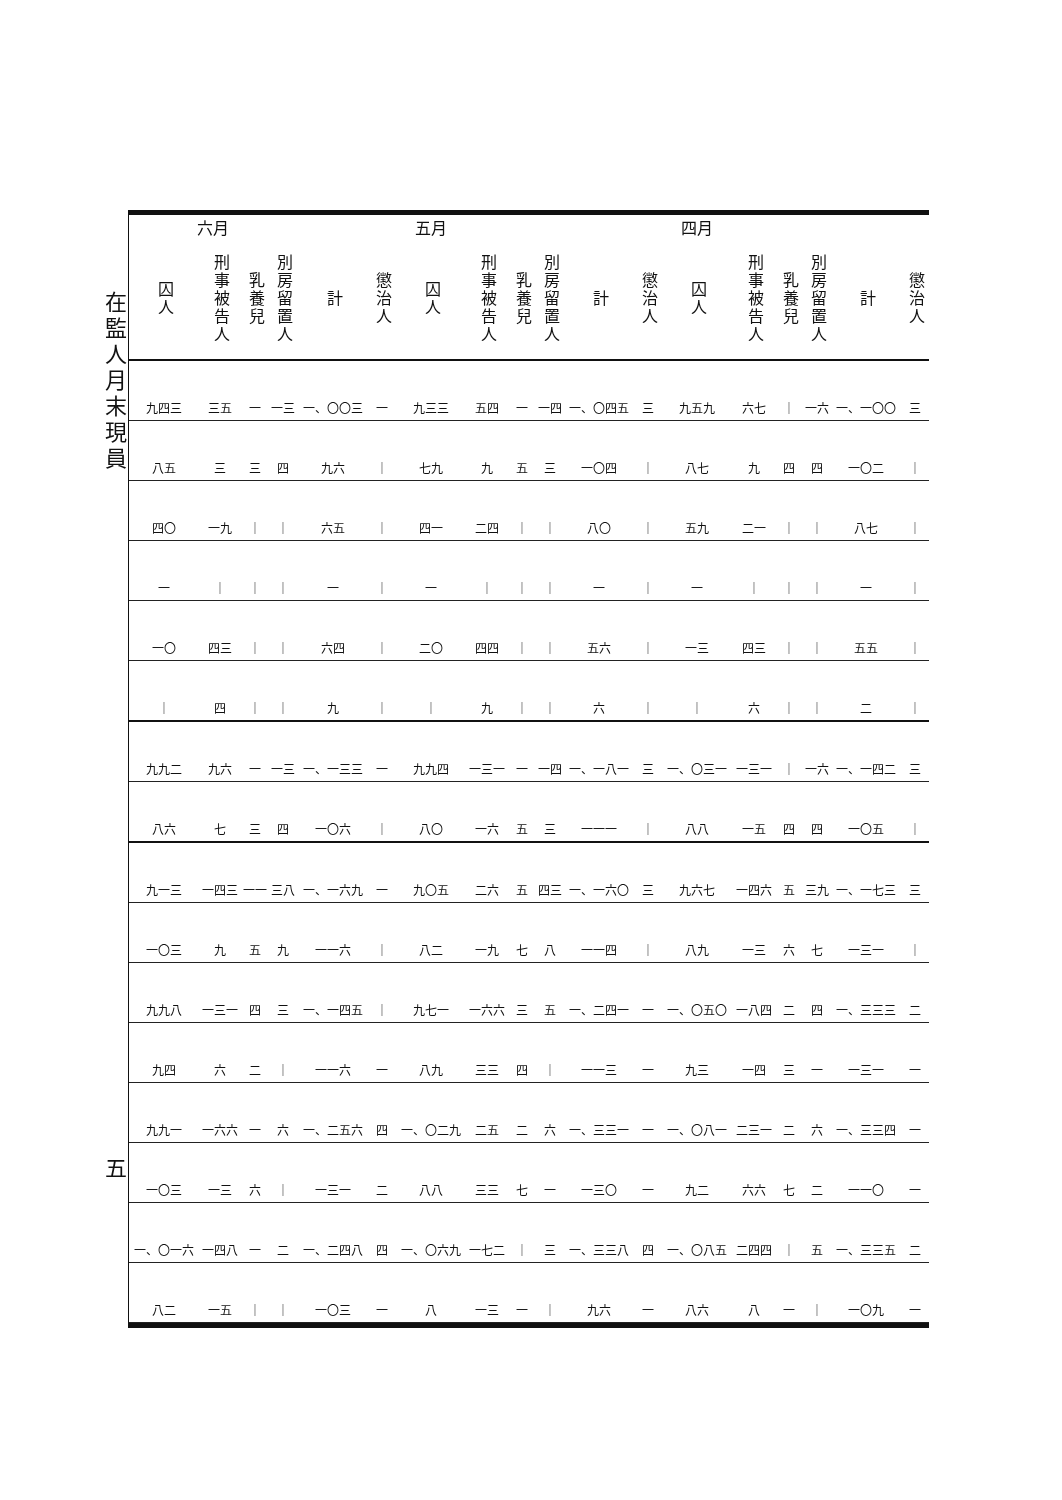在監人月末現員
五
| | | 四月 | | | | | | 五月 | | | | | | 六月 | | | |
| --- | --- | --- | --- | --- | --- | --- | --- | --- | --- | --- | --- | --- | --- | --- | --- | --- | --- |
| 懲治人 | 計 | 別房留置人 | 乳養兒 | 刑事被告人 | 囚人 | 懲治人 | 計 | 別房留置人 | 乳養兒 | 刑事被告人 | 囚人 | 懲治人 | 計 | 別房留置人 | 乳養兒 | 刑事被告人 | 囚人 |
| 三 | 一、一〇〇 | 一六 | ｜ | 六七 | 九五九 | 三 | 一、〇四五 | 一四 | 一 | 五四 | 九三三 | 一 | 一、〇〇三 | 一三 | 一 | 三五 | 九四三 |
| ｜ | 一〇二 | 四 | 四 | 九 | 八七 | ｜ | 一〇四 | 三 | 五 | 九 | 七九 | ｜ | 九六 | 四 | 三 | 三 | 八五 |
| ｜ | 八七 | ｜ | ｜ | 二一 | 五九 | ｜ | 八〇 | ｜ | ｜ | 二四 | 四一 | ｜ | 六五 | ｜ | ｜ | 一九 | 四〇 |
| ｜ | 一 | ｜ | ｜ | ｜ | 一 | ｜ | 一 | ｜ | ｜ | ｜ | 一 | ｜ | 一 | ｜ | ｜ | ｜ | 一 |
| ｜ | 五五 | ｜ | ｜ | 四三 | 一三 | ｜ | 五六 | ｜ | ｜ | 四四 | 二〇 | ｜ | 六四 | ｜ | ｜ | 四三 | 一〇 |
| ｜ | 二 | ｜ | ｜ | 六 | ｜ | ｜ | 六 | ｜ | ｜ | 九 | ｜ | ｜ | 九 | ｜ | ｜ | 四 | ｜ |
| 三 | 一、一四二 | 一六 | ｜ | 一三一 | 一、〇三一 | 三 | 一、一八一 | 一四 | 一 | 一三一 | 九九四 | 一 | 一、一三三 | 一三 | 一 | 九六 | 九九二 |
| ｜ | 一〇五 | 四 | 四 | 一五 | 八八 | ｜ | 一一一 | 三 | 五 | 一六 | 八〇 | ｜ | 一〇六 | 四 | 三 | 七 | 八六 |
| 三 | 一、一七三 | 三九 | 五 | 一四六 | 九六七 | 三 | 一、一六〇 | 四三 | 五 | 二六 | 九〇五 | 一 | 一、一六九 | 三八 | 一一 | 一四三 | 九一三 |
| ｜ | 一三一 | 七 | 六 | 一三 | 八九 | ｜ | 一一四 | 八 | 七 | 一九 | 八二 | ｜ | 一一六 | 九 | 五 | 九 | 一〇三 |
| 二 | 一、三三三 | 四 | 二 | 一八四 | 一、〇五〇 | 一 | 一、二四一 | 五 | 三 | 一六六 | 九七一 | ｜ | 一、一四五 | 三 | 四 | 一三一 | 九九八 |
| 一 | 一三一 | 一 | 三 | 一四 | 九三 | 一 | 一一三 | ｜ | 四 | 三三 | 八九 | 一 | 一一六 | ｜ | 二 | 六 | 九四 |
| 一 | 一、三三四 | 六 | 二 | 二三一 | 一、〇八一 | 一 | 一、三三一 | 六 | 二 | 二五 | 一、〇二九 | 四 | 一、二五六 | 六 | 一 | 一六六 | 九九一 |
| 一 | 一一〇 | 二 | 七 | 六六 | 九二 | 一 | 一三〇 | 一 | 七 | 三三 | 八八 | 二 | 一三一 | ｜ | 六 | 一三 | 一〇三 |
| 二 | 一、三三五 | 五 | ｜ | 二四四 | 一、〇八五 | 四 | 一、三三八 | 三 | ｜ | 一七二 | 一、〇六九 | 四 | 一、二四八 | 二 | 一 | 一四八 | 一、〇一六 |
| 一 | 一〇九 | ｜ | 一 | 八 | 八六 | 一 | 九六 | ｜ | 一 | 一三 | 八 | 一 | 一〇三 | ｜ | ｜ | 一五 | 八二 |